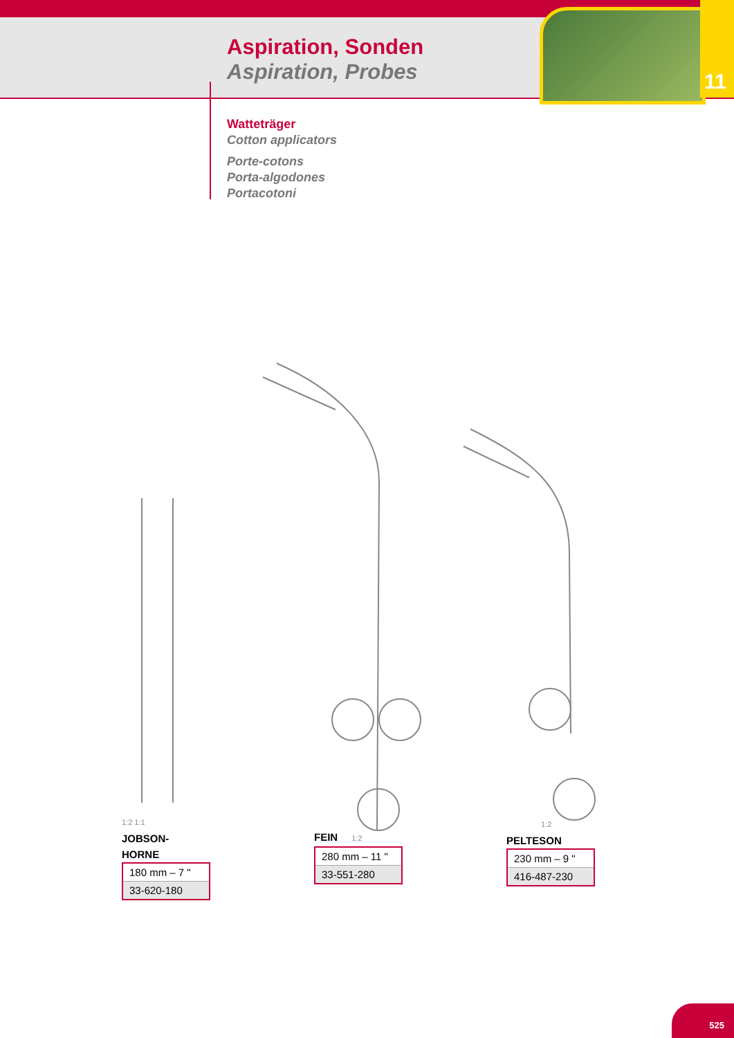11
Aspiration, Sonden
Aspiration, Probes
Watteträger
Cotton applicators
Porte-cotons
Porta-algodones
Portacotoni
1:2 1:1
JOBSON-
HORNE
| 180 mm – 7 " |
| 33-620-180 |
FEIN 1:2
| 280 mm – 11 " |
| 33-551-280 |
1:2
PELTESON
| 230 mm – 9 " |
| 416-487-230 |
525